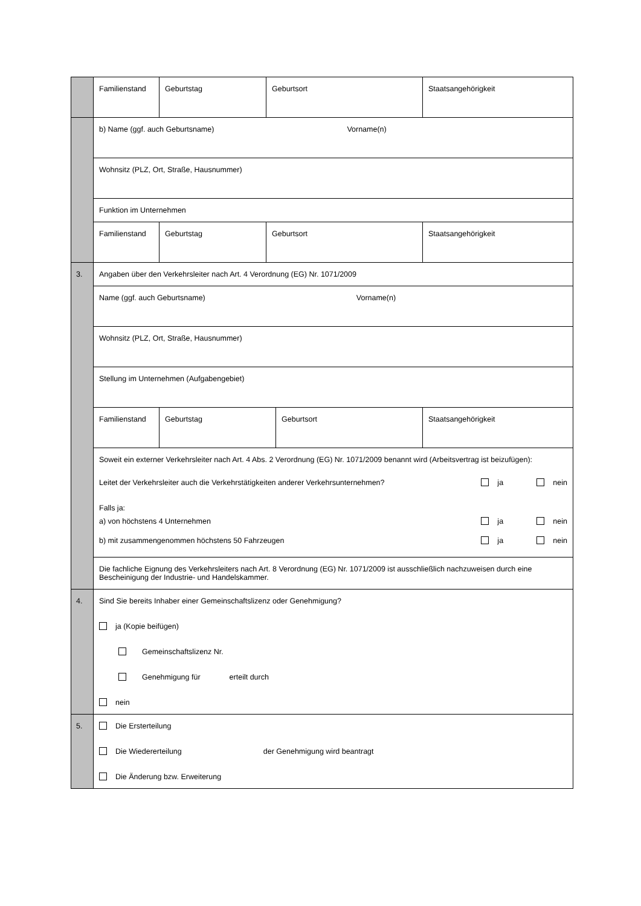| | Familienstand Geburtstag Geburtsort Staatsangehörigkeit |
| | b) Name (ggf. auch Geburtsname) Vorname(n) |
| | Wohnsitz (PLZ, Ort, Straße, Hausnummer) |
| | Funktion im Unternehmen |
| | Familienstand Geburtstag Geburtsort Staatsangehörigkeit |
| 3. | Angaben über den Verkehrsleiter nach Art. 4 Verordnung (EG) Nr. 1071/2009 |
| | Name (ggf. auch Geburtsname) Vorname(n) |
| | Wohnsitz (PLZ, Ort, Straße, Hausnummer) |
| | Stellung im Unternehmen (Aufgabengebiet) |
| | Familienstand Geburtstag Geburtsort Staatsangehörigkeit |
| | Soweit ein externer Verkehrsleiter nach Art. 4 Abs. 2 Verordnung (EG) Nr. 1071/2009 benannt wird (Arbeitsvertrag ist beizufügen): Leitet der Verkehrsleiter auch die Verkehrstätigkeiten anderer Verkehrsunternehmen? ja nein Falls ja: a) von höchstens 4 Unternehmen ja nein b) mit zusammengenommen höchstens 50 Fahrzeugen ja nein |
| | Die fachliche Eignung des Verkehrsleiters nach Art. 8 Verordnung (EG) Nr. 1071/2009 ist ausschließlich nachzuweisen durch eine Bescheinigung der Industrie- und Handelskammer. |
| 4. | Sind Sie bereits Inhaber einer Gemeinschaftslizenz oder Genehmigung? ja (Kopie beifügen) Gemeinschaftslizenz Nr. Genehmigung für erteilt durch nein |
| 5. | Die Ersterteilung Die Wiedererteilung der Genehmigung wird beantragt Die Änderung bzw. Erweiterung |